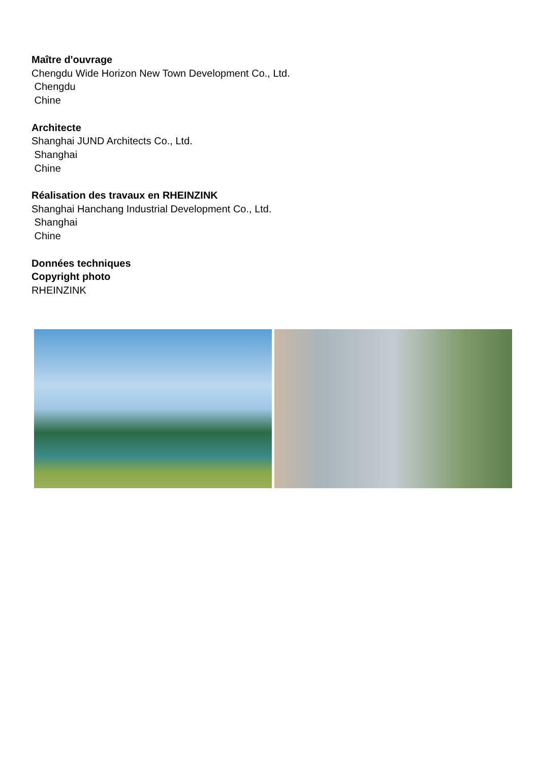Maître d'ouvrage
Chengdu Wide Horizon New Town Development Co., Ltd.
Chengdu
Chine
Architecte
Shanghai JUND Architects Co., Ltd.
Shanghai
Chine
Réalisation des travaux en RHEINZINK
Shanghai Hanchang Industrial Development Co., Ltd.
Shanghai
Chine
Données techniques
Copyright photo
RHEINZINK